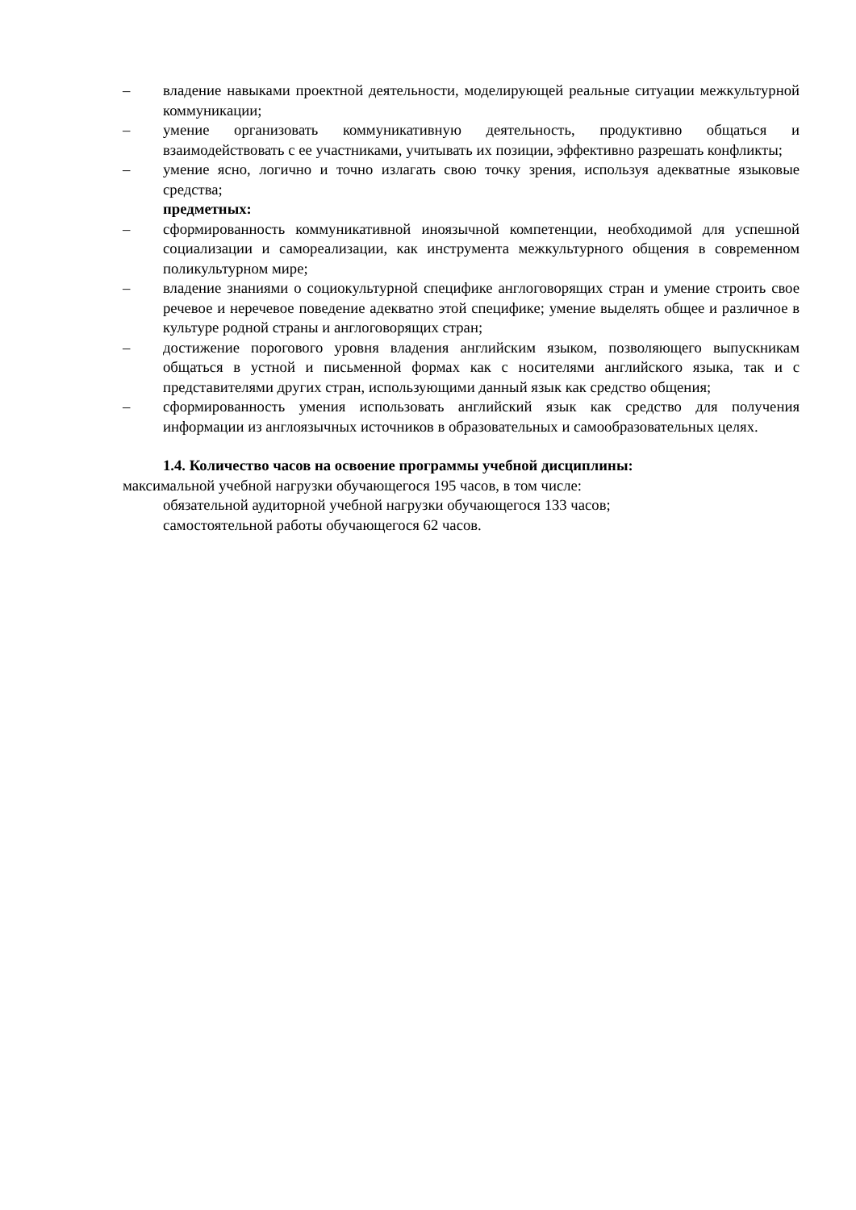– владение навыками проектной деятельности, моделирующей реальные ситуации межкультурной коммуникации;
– умение организовать коммуникативную деятельность, продуктивно общаться и взаимодействовать с ее участниками, учитывать их позиции, эффективно разрешать конфликты;
– умение ясно, логично и точно излагать свою точку зрения, используя адекватные языковые средства;
предметных:
– сформированность коммуникативной иноязычной компетенции, необходимой для успешной социализации и самореализации, как инструмента межкультурного общения в современном поликультурном мире;
– владение знаниями о социокультурной специфике англоговорящих стран и умение строить свое речевое и неречевое поведение адекватно этой специфике; умение выделять общее и различное в культуре родной страны и англоговорящих стран;
– достижение порогового уровня владения английским языком, позволяющего выпускникам общаться в устной и письменной формах как с носителями английского языка, так и с представителями других стран, использующими данный язык как средство общения;
– сформированность умения использовать английский язык как средство для получения информации из англоязычных источников в образовательных и самообразовательных целях.
1.4. Количество часов на освоение программы учебной дисциплины:
максимальной учебной нагрузки обучающегося 195 часов, в том числе:
обязательной аудиторной учебной нагрузки обучающегося 133 часов;
самостоятельной работы обучающегося 62 часов.